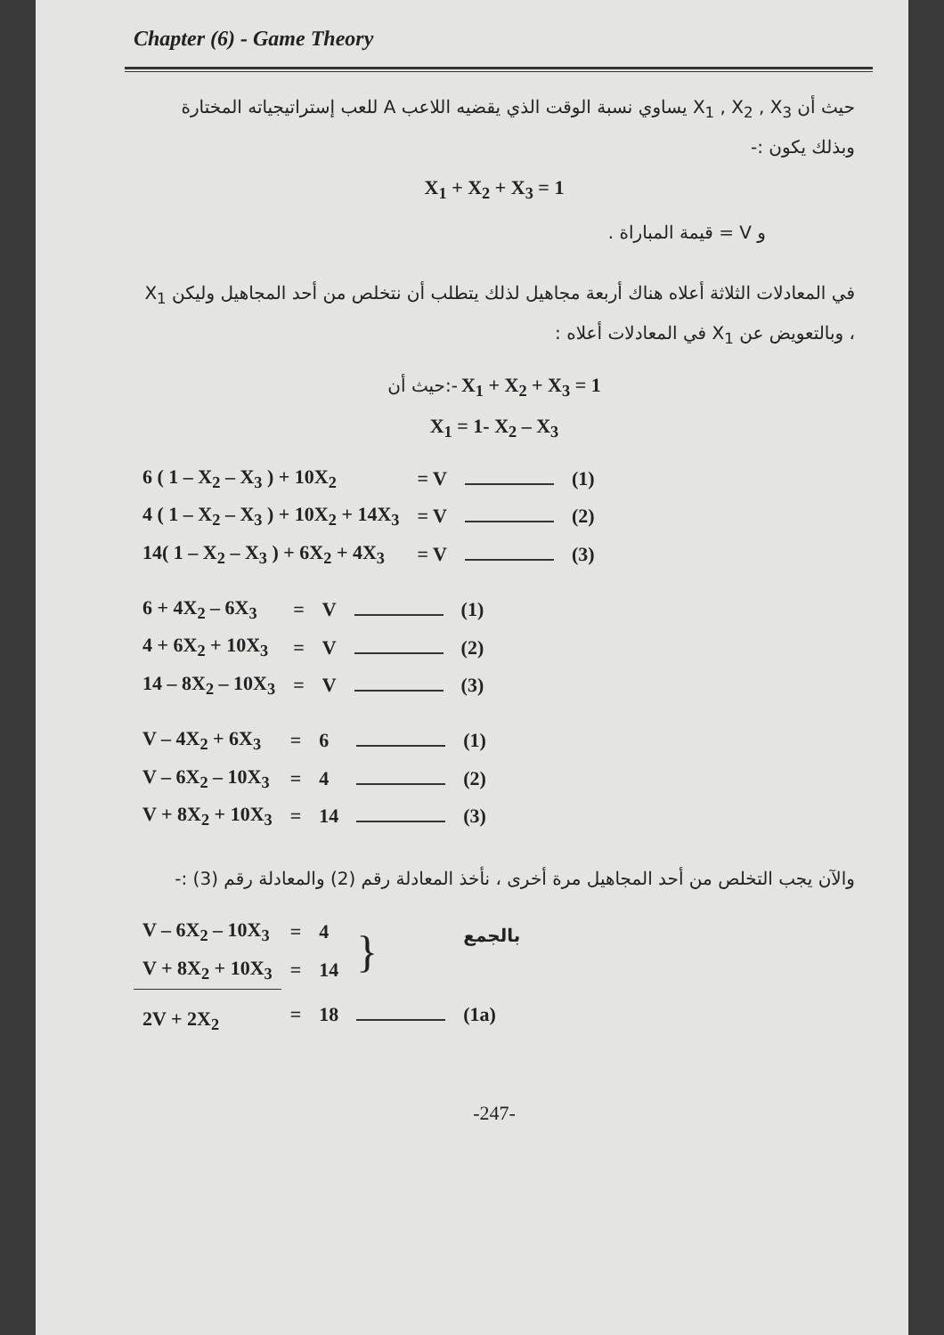Chapter (6) - Game Theory
حيث أن X<sub>1</sub> , X<sub>2</sub> , X<sub>3</sub> يساوي نسبة الوقت الذي يقضيه اللاعب A للعب إستراتيجياته المختارة وبذلك يكون :-
X<sub>1</sub> + X<sub>2</sub> + X<sub>3</sub> = 1
و V = قيمة المباراة .
في المعادلات الثلاثة أعلاه هناك أربعة مجاهيل لذلك يتطلب أن نتخلص من أحد المجاهيل وليكن X<sub>1</sub> ، وبالتعويض عن X<sub>1</sub> في المعادلات أعلاه :
حيث أن:- X<sub>1</sub> + X<sub>2</sub> + X<sub>3</sub> = 1
X<sub>1</sub> = 1- X<sub>2</sub> – X<sub>3</sub>
| 6 ( 1 – X<sub>2</sub> – X<sub>3</sub> ) + 10X<sub>2</sub> | = V | | (1) |
| 4 ( 1 – X<sub>2</sub> – X<sub>3</sub> ) + 10X<sub>2</sub> + 14X<sub>3</sub> | = V | | (2) |
| 14( 1 – X<sub>2</sub> – X<sub>3</sub> ) + 6X<sub>2</sub> + 4X<sub>3</sub> | = V | | (3) |
| 6 + 4X<sub>2</sub> – 6X<sub>3</sub> | = | V | | (1) |
| 4 + 6X<sub>2</sub> + 10X<sub>3</sub> | = | V | | (2) |
| 14 – 8X<sub>2</sub> – 10X<sub>3</sub> | = | V | | (3) |
| V – 4X<sub>2</sub> + 6X<sub>3</sub> | = | 6 | | (1) |
| V – 6X<sub>2</sub> – 10X<sub>3</sub> | = | 4 | | (2) |
| V + 8X<sub>2</sub> + 10X<sub>3</sub> | = | 14 | | (3) |
والآن يجب التخلص من أحد المجاهيل مرة أخرى ، نأخذ المعادلة رقم (2) والمعادلة رقم (3) :-
| V – 6X<sub>2</sub> – 10X<sub>3</sub> | = | 4 | } | بالجمع |
| V + 8X<sub>2</sub> + 10X<sub>3</sub> | = | 14 | | |
| 2V + 2X<sub>2</sub> | = | 18 | | (1a) |
-247-